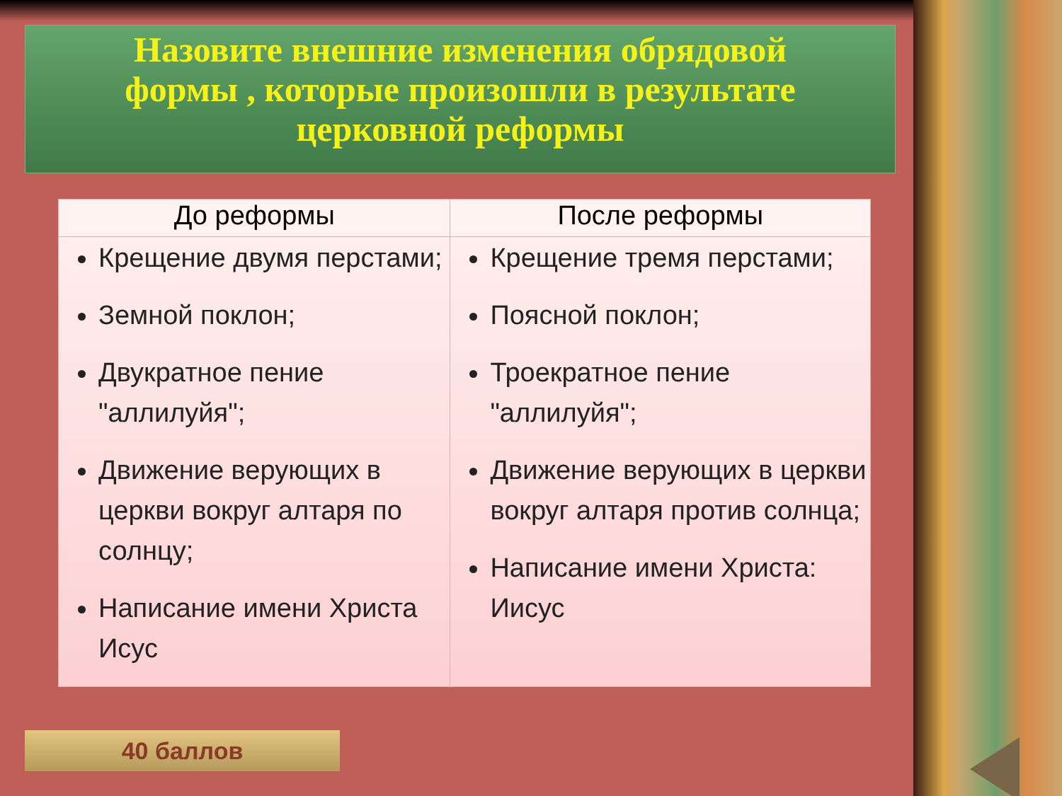Назовите внешние изменения обрядовой
формы , которые произошли в результате
церковной реформы
| До реформы | После реформы |
| --- | --- |
| Крещение двумя перстами; Земной поклон; Двукратное пение "аллилуйя"; Движение верующих в церкви вокруг алтаря по солнцу; Написание имени Христа Исус | Крещение тремя перстами; Поясной поклон; Троекратное пение "аллилуйя"; Движение верующих в церкви вокруг алтаря против солнца; Написание имени Христа: Иисус |
40 баллов